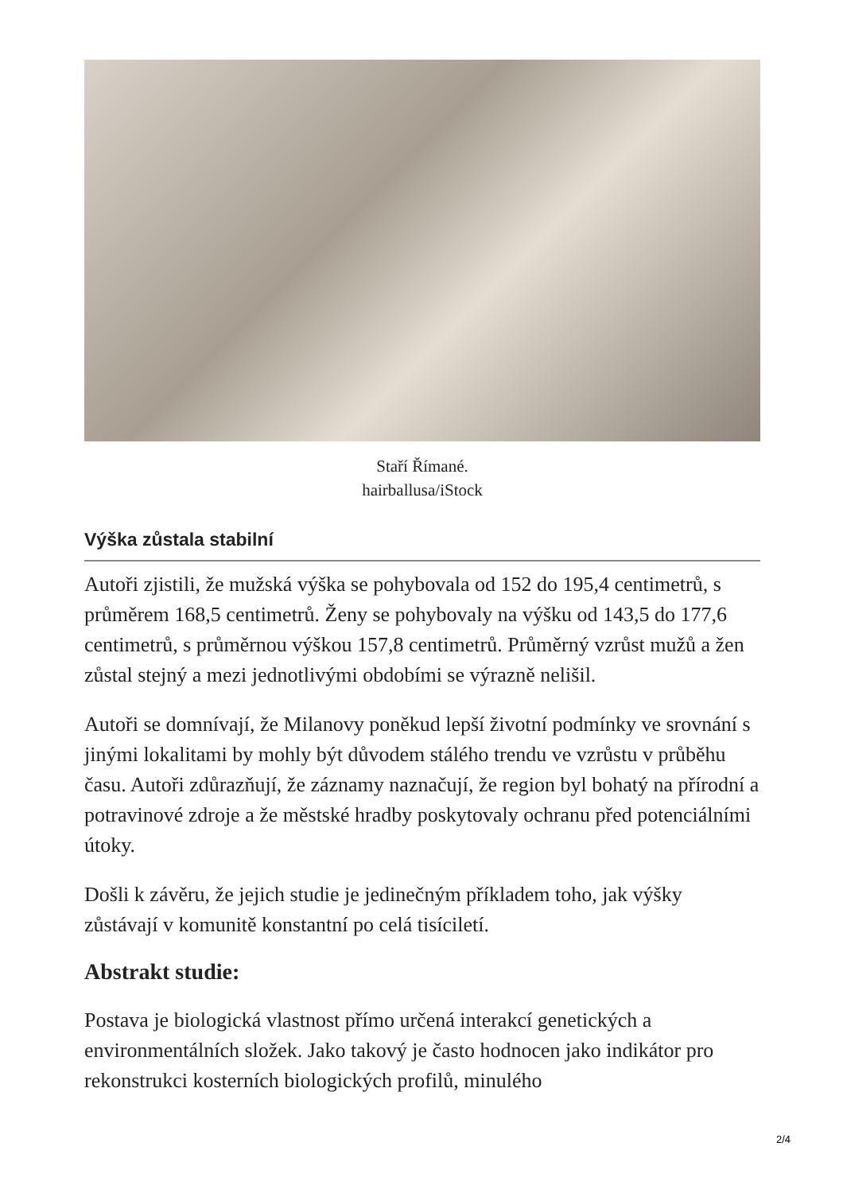Staří Římané.
hairballusa/iStock
Výška zůstala stabilní
Autoři zjistili, že mužská výška se pohybovala od 152 do 195,4 centimetrů, s průměrem 168,5 centimetrů. Ženy se pohybovaly na výšku od 143,5 do 177,6 centimetrů, s průměrnou výškou 157,8 centimetrů. Průměrný vzrůst mužů a žen zůstal stejný a mezi jednotlivými obdobími se výrazně nelišil.
Autoři se domnívají, že Milanovy poněkud lepší životní podmínky ve srovnání s jinými lokalitami by mohly být důvodem stálého trendu ve vzrůstu v průběhu času. Autoři zdůrazňují, že záznamy naznačují, že region byl bohatý na přírodní a potravinové zdroje a že městské hradby poskytovaly ochranu před potenciálními útoky.
Došli k závěru, že jejich studie je jedinečným příkladem toho, jak výšky zůstávají v komunitě konstantní po celá tisíciletí.
Abstrakt studie:
Postava je biologická vlastnost přímo určená interakcí genetických a environmentálních složek. Jako takový je často hodnocen jako indikátor pro rekonstrukci kosterních biologických profilů, minulého
2/4